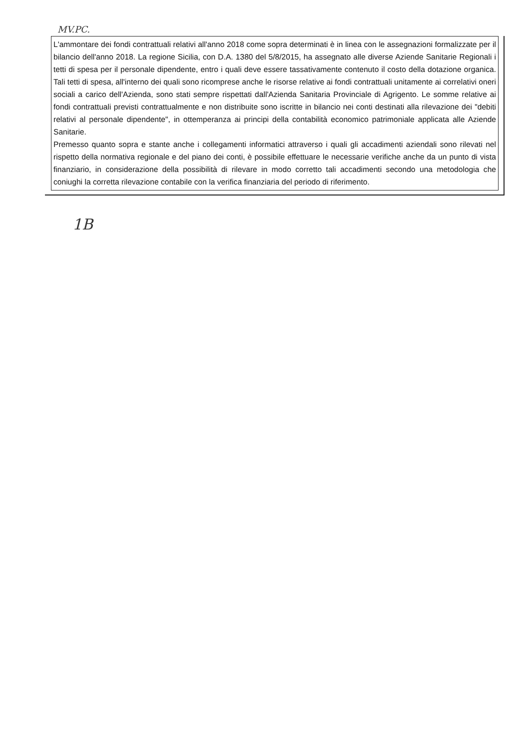MV.PC.
L'ammontare dei fondi contrattuali relativi all'anno 2018 come sopra determinati è in linea con le assegnazioni formalizzate per il bilancio dell'anno 2018. La regione Sicilia, con D.A. 1380 del 5/8/2015, ha assegnato alle diverse Aziende Sanitarie Regionali i tetti di spesa per il personale dipendente, entro i quali deve essere tassativamente contenuto il costo della dotazione organica. Tali tetti di spesa, all'interno dei quali sono ricomprese anche le risorse relative ai fondi contrattuali unitamente ai correlativi oneri sociali a carico dell'Azienda, sono stati sempre rispettati dall'Azienda Sanitaria Provinciale di Agrigento. Le somme relative ai fondi contrattuali previsti contrattualmente e non distribuite sono iscritte in bilancio nei conti destinati alla rilevazione dei "debiti relativi al personale dipendente", in ottemperanza ai principi della contabilità economico patrimoniale applicata alle Aziende Sanitarie.
Premesso quanto sopra e stante anche i collegamenti informatici attraverso i quali gli accadimenti aziendali sono rilevati nel rispetto della normativa regionale e del piano dei conti, è possibile effettuare le necessarie verifiche anche da un punto di vista finanziario, in considerazione della possibilità di rilevare in modo corretto tali accadimenti secondo una metodologia che coniughi la corretta rilevazione contabile con la verifica finanziaria del periodo di riferimento.
1B